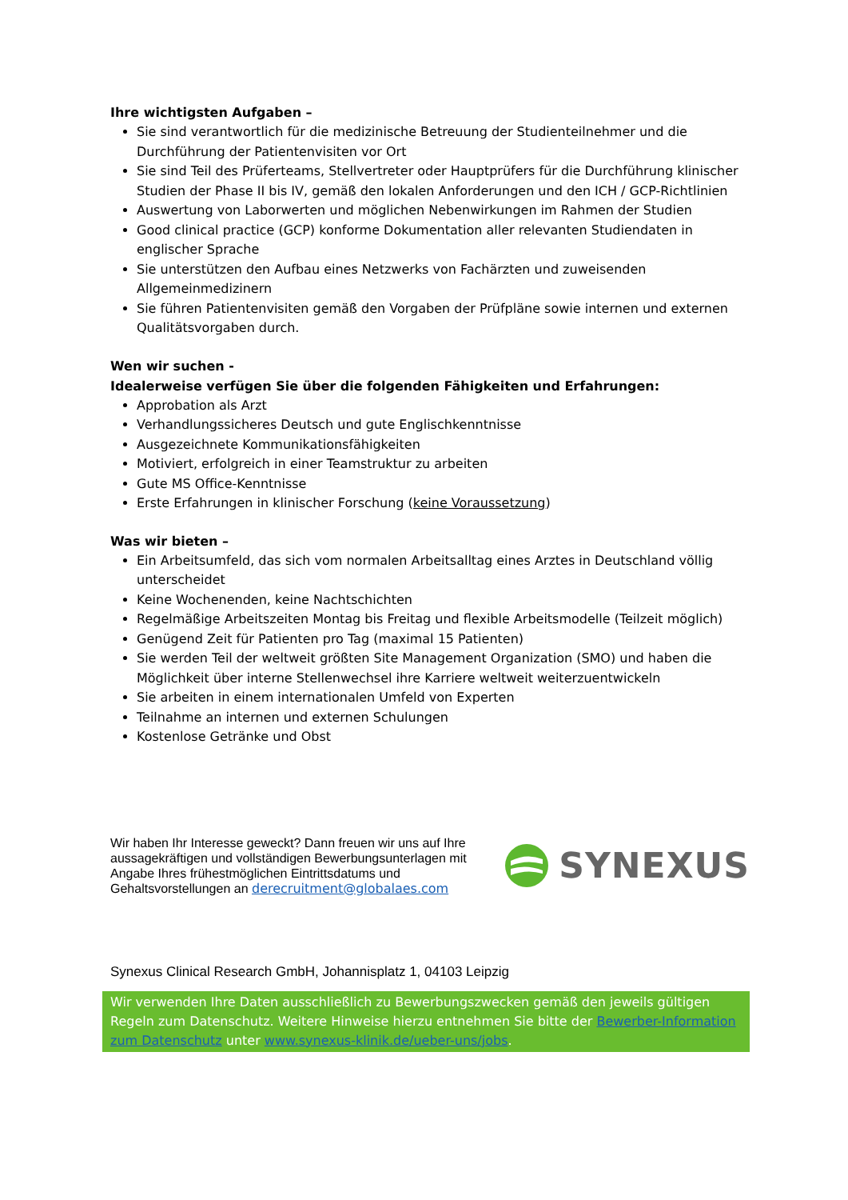Ihre wichtigsten Aufgaben –
Sie sind verantwortlich für die medizinische Betreuung der Studienteilnehmer und die Durchführung der Patientenvisiten vor Ort
Sie sind Teil des Prüferteams, Stellvertreter oder Hauptprüfers für die Durchführung klinischer Studien der Phase II bis IV, gemäß den lokalen Anforderungen und den ICH / GCP-Richtlinien
Auswertung von Laborwerten und möglichen Nebenwirkungen im Rahmen der Studien
Good clinical practice (GCP) konforme Dokumentation aller relevanten Studiendaten in englischer Sprache
Sie unterstützen den Aufbau eines Netzwerks von Fachärzten und zuweisenden Allgemeinmedizinern
Sie führen Patientenvisiten gemäß den Vorgaben der Prüfpläne sowie internen und externen Qualitätsvorgaben durch.
Wen wir suchen -
Idealerweise verfügen Sie über die folgenden Fähigkeiten und Erfahrungen:
Approbation als Arzt
Verhandlungssicheres Deutsch und gute Englischkenntnisse
Ausgezeichnete Kommunikationsfähigkeiten
Motiviert, erfolgreich in einer Teamstruktur zu arbeiten
Gute MS Office-Kenntnisse
Erste Erfahrungen in klinischer Forschung (keine Voraussetzung)
Was wir bieten –
Ein Arbeitsumfeld, das sich vom normalen Arbeitsalltag eines Arztes in Deutschland völlig unterscheidet
Keine Wochenenden, keine Nachtschichten
Regelmäßige Arbeitszeiten Montag bis Freitag und flexible Arbeitsmodelle (Teilzeit möglich)
Genügend Zeit für Patienten pro Tag (maximal 15 Patienten)
Sie werden Teil der weltweit größten Site Management Organization (SMO) und haben die Möglichkeit über interne Stellenwechsel ihre Karriere weltweit weiterzuentwickeln
Sie arbeiten in einem internationalen Umfeld von Experten
Teilnahme an internen und externen Schulungen
Kostenlose Getränke und Obst
Wir haben Ihr Interesse geweckt? Dann freuen wir uns auf Ihre aussagekräftigen und vollständigen Bewerbungsunterlagen mit Angabe Ihres frühestmöglichen Eintrittsdatums und Gehaltsvorstellungen an derecruitment@globalaes.com
SYNEXUS
Synexus Clinical Research GmbH, Johannisplatz 1, 04103 Leipzig
Wir verwenden Ihre Daten ausschließlich zu Bewerbungszwecken gemäß den jeweils gültigen Regeln zum Datenschutz. Weitere Hinweise hierzu entnehmen Sie bitte der Bewerber-Information zum Datenschutz unter www.synexus-klinik.de/ueber-uns/jobs.